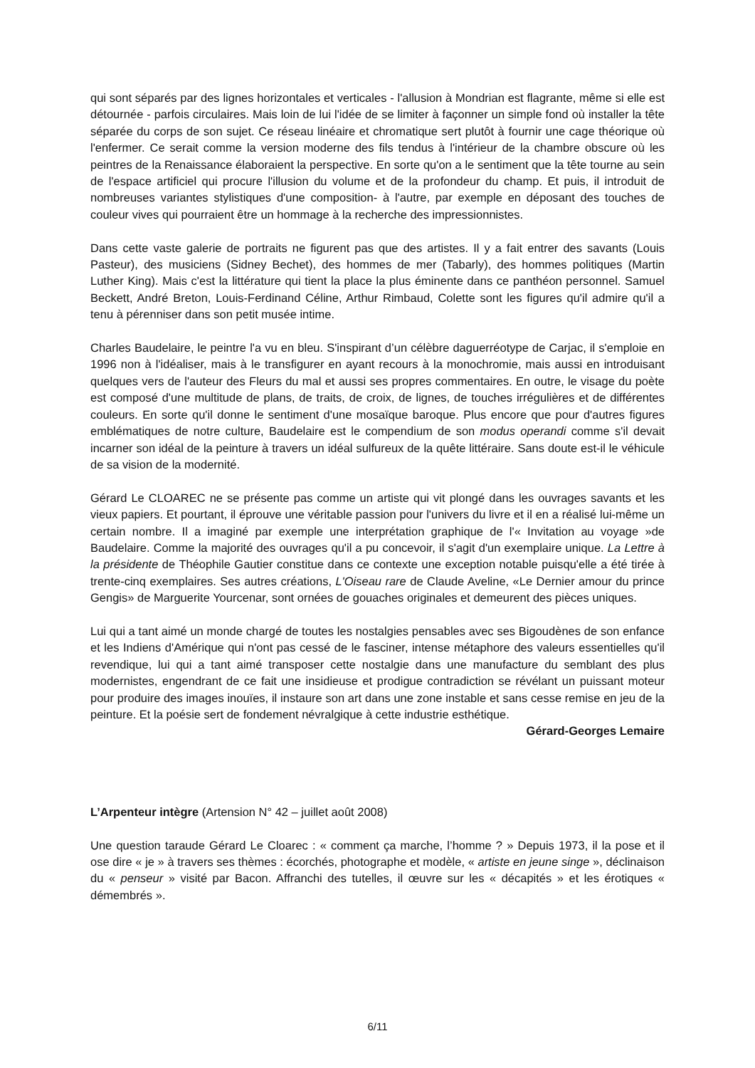qui sont séparés par des lignes horizontales et verticales - l'allusion à Mondrian est flagrante, même si elle est détournée - parfois circulaires. Mais loin de lui l'idée de se limiter à façonner un simple fond où installer la tête séparée du corps de son sujet. Ce réseau linéaire et chromatique sert plutôt à fournir une cage théorique où l'enfermer. Ce serait comme la version moderne des fils tendus à l'intérieur de la chambre obscure où les peintres de la Renaissance élaboraient la perspective. En sorte qu'on a le sentiment que la tête tourne au sein de l'espace artificiel qui procure l'illusion du volume et de la profondeur du champ. Et puis, il introduit de nombreuses variantes stylistiques d'une composition- à l'autre, par exemple en déposant des touches de couleur vives qui pourraient être un hommage à la recherche des impressionnistes.
Dans cette vaste galerie de portraits ne figurent pas que des artistes. Il y a fait entrer des savants (Louis Pasteur), des musiciens (Sidney Bechet), des hommes de mer (Tabarly), des hommes politiques (Martin Luther King). Mais c'est la littérature qui tient la place la plus éminente dans ce panthéon personnel. Samuel Beckett, André Breton, Louis-Ferdinand Céline, Arthur Rimbaud, Colette sont les figures qu'il admire qu'il a tenu à pérenniser dans son petit musée intime.
Charles Baudelaire, le peintre l'a vu en bleu. S'inspirant d’un célèbre daguerréotype de Carjac, il s'emploie en 1996 non à l'idéaliser, mais à le transfigurer en ayant recours à la monochromie, mais aussi en introduisant quelques vers de l'auteur des Fleurs du mal et aussi ses propres commentaires. En outre, le visage du poète est composé d'une multitude de plans, de traits, de croix, de lignes, de touches irrégulières et de différentes couleurs. En sorte qu'il donne le sentiment d'une mosaïque baroque. Plus encore que pour d'autres figures emblématiques de notre culture, Baudelaire est le compendium de son modus operandi comme s'il devait incarner son idéal de la peinture à travers un idéal sulfureux de la quête littéraire. Sans doute est-il le véhicule de sa vision de la modernité.
Gérard Le CLOAREC ne se présente pas comme un artiste qui vit plongé dans les ouvrages savants et les vieux papiers. Et pourtant, il éprouve une véritable passion pour l'univers du livre et il en a réalisé lui-même un certain nombre. Il a imaginé par exemple une interprétation graphique de l'« Invitation au voyage »de Baudelaire. Comme la majorité des ouvrages qu'il a pu concevoir, il s'agit d'un exemplaire unique. La Lettre à la présidente de Théophile Gautier constitue dans ce contexte une exception notable puisqu'elle a été tirée à trente-cinq exemplaires. Ses autres créations, L'Oiseau rare de Claude Aveline, «Le Dernier amour du prince Gengis» de Marguerite Yourcenar, sont ornées de gouaches originales et demeurent des pièces uniques.
Lui qui a tant aimé un monde chargé de toutes les nostalgies pensables avec ses Bigoudènes de son enfance et les Indiens d'Amérique qui n'ont pas cessé de le fasciner, intense métaphore des valeurs essentielles qu'il revendique, lui qui a tant aimé transposer cette nostalgie dans une manufacture du semblant des plus modernistes, engendrant de ce fait une insidieuse et prodigue contradiction se révélant un puissant moteur pour produire des images inouïes, il instaure son art dans une zone instable et sans cesse remise en jeu de la peinture. Et la poésie sert de fondement névralgique à cette industrie esthétique.
Gérard-Georges Lemaire
L’Arpenteur intègre (Artension N° 42 – juillet août 2008)
Une question taraude Gérard Le Cloarec : « comment ça marche, l’homme ? » Depuis 1973, il la pose et il ose dire « je » à travers ses thèmes : écorchés, photographe et modèle, « artiste en jeune singe », déclinaison du « penseur » visité par Bacon. Affranchi des tutelles, il œuvre sur les « décapités » et les érotiques « démembrés ».
6/11